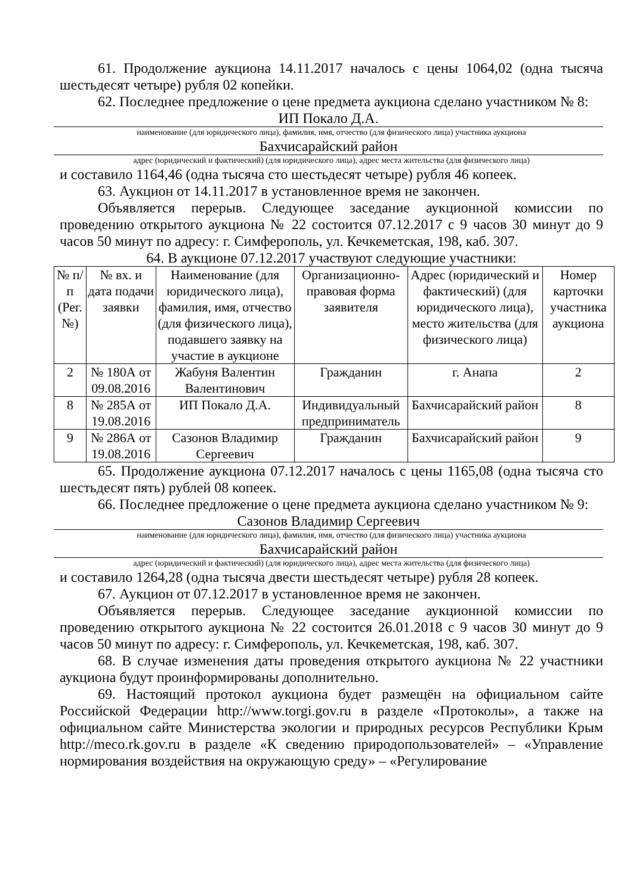61. Продолжение аукциона 14.11.2017 началось с цены 1064,02 (одна тысяча шестьдесят четыре) рубля 02 копейки.
62. Последнее предложение о цене предмета аукциона сделано участником № 8:
ИП Покало Д.А.
наименование (для юридического лица), фамилия, имя, отчество (для физического лица) участника аукциона
Бахчисарайский район
адрес (юридический и фактический) (для юридического лица), адрес места жительства (для физического лица)
и составило 1164,46 (одна тысяча сто шестьдесят четыре) рубля 46 копеек.
63. Аукцион от 14.11.2017 в установленное время не закончен.
Объявляется перерыв. Следующее заседание аукционной комиссии по проведению открытого аукциона № 22 состоится 07.12.2017 с 9 часов 30 минут до 9 часов 50 минут по адресу: г. Симферополь, ул. Кечкеметская, 198, каб. 307.
64. В аукционе 07.12.2017 участвуют следующие участники:
| № п/п (Рег. №) | № вх. и дата подачи заявки | Наименование (для юридического лица), фамилия, имя, отчество (для физического лица), подавшего заявку на участие в аукционе | Организационно-правовая форма заявителя | Адрес (юридический и фактический) (для юридического лица), место жительства (для физического лица) | Номер карточки участника аукциона |
| --- | --- | --- | --- | --- | --- |
| 2 | № 180А от 09.08.2016 | Жабуня Валентин Валентинович | Гражданин | г. Анапа | 2 |
| 8 | № 285А от 19.08.2016 | ИП Покало Д.А. | Индивидуальный предприниматель | Бахчисарайский район | 8 |
| 9 | № 286А от 19.08.2016 | Сазонов Владимир Сергеевич | Гражданин | Бахчисарайский район | 9 |
65. Продолжение аукциона 07.12.2017 началось с цены 1165,08 (одна тысяча сто шестьдесят пять) рублей 08 копеек.
66. Последнее предложение о цене предмета аукциона сделано участником № 9:
Сазонов Владимир Сергеевич
наименование (для юридического лица), фамилия, имя, отчество (для физического лица) участника аукциона
Бахчисарайский район
адрес (юридический и фактический) (для юридического лица), адрес места жительства (для физического лица)
и составило 1264,28 (одна тысяча двести шестьдесят четыре) рубля 28 копеек.
67. Аукцион от 07.12.2017 в установленное время не закончен.
Объявляется перерыв. Следующее заседание аукционной комиссии по проведению открытого аукциона № 22 состоится 26.01.2018 с 9 часов 30 минут до 9 часов 50 минут по адресу: г. Симферополь, ул. Кечкеметская, 198, каб. 307.
68. В случае изменения даты проведения открытого аукциона № 22 участники аукциона будут проинформированы дополнительно.
69. Настоящий протокол аукциона будет размещён на официальном сайте Российской Федерации http://www.torgi.gov.ru в разделе «Протоколы», а также на официальном сайте Министерства экологии и природных ресурсов Республики Крым http://meco.rk.gov.ru в разделе «К сведению природопользователей» – «Управление нормирования воздействия на окружающую среду» – «Регулирование